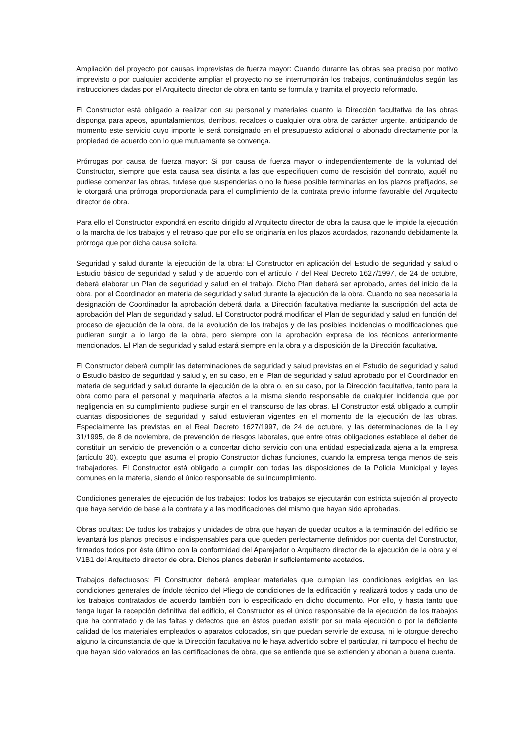Ampliación del proyecto por causas imprevistas de fuerza mayor: Cuando durante las obras sea preciso por motivo imprevisto o por cualquier accidente ampliar el proyecto no se interrumpirán los trabajos, continuándolos según las instrucciones dadas por el Arquitecto director de obra en tanto se formula y tramita el proyecto reformado.
El Constructor está obligado a realizar con su personal y materiales cuanto la Dirección facultativa de las obras disponga para apeos, apuntalamientos, derribos, recalces o cualquier otra obra de carácter urgente, anticipando de momento este servicio cuyo importe le será consignado en el presupuesto adicional o abonado directamente por la propiedad de acuerdo con lo que mutuamente se convenga.
Prórrogas por causa de fuerza mayor: Si por causa de fuerza mayor o independientemente de la voluntad del Constructor, siempre que esta causa sea distinta a las que especifiquen como de rescisión del contrato, aquél no pudiese comenzar las obras, tuviese que suspenderlas o no le fuese posible terminarlas en los plazos prefijados, se le otorgará una prórroga proporcionada para el cumplimiento de la contrata previo informe favorable del Arquitecto director de obra.
Para ello el Constructor expondrá en escrito dirigido al Arquitecto director de obra la causa que le impide la ejecución o la marcha de los trabajos y el retraso que por ello se originaría en los plazos acordados, razonando debidamente la prórroga que por dicha causa solicita.
Seguridad y salud durante la ejecución de la obra: El Constructor en aplicación del Estudio de seguridad y salud o Estudio básico de seguridad y salud y de acuerdo con el artículo 7 del Real Decreto 1627/1997, de 24 de octubre, deberá elaborar un Plan de seguridad y salud en el trabajo. Dicho Plan deberá ser aprobado, antes del inicio de la obra, por el Coordinador en materia de seguridad y salud durante la ejecución de la obra. Cuando no sea necesaria la designación de Coordinador la aprobación deberá darla la Dirección facultativa mediante la suscripción del acta de aprobación del Plan de seguridad y salud. El Constructor podrá modificar el Plan de seguridad y salud en función del proceso de ejecución de la obra, de la evolución de los trabajos y de las posibles incidencias o modificaciones que pudieran surgir a lo largo de la obra, pero siempre con la aprobación expresa de los técnicos anteriormente mencionados. El Plan de seguridad y salud estará siempre en la obra y a disposición de la Dirección facultativa.
El Constructor deberá cumplir las determinaciones de seguridad y salud previstas en el Estudio de seguridad y salud o Estudio básico de seguridad y salud y, en su caso, en el Plan de seguridad y salud aprobado por el Coordinador en materia de seguridad y salud durante la ejecución de la obra o, en su caso, por la Dirección facultativa, tanto para la obra como para el personal y maquinaria afectos a la misma siendo responsable de cualquier incidencia que por negligencia en su cumplimiento pudiese surgir en el transcurso de las obras. El Constructor está obligado a cumplir cuantas disposiciones de seguridad y salud estuvieran vigentes en el momento de la ejecución de las obras. Especialmente las previstas en el Real Decreto 1627/1997, de 24 de octubre, y las determinaciones de la Ley 31/1995, de 8 de noviembre, de prevención de riesgos laborales, que entre otras obligaciones establece el deber de constituir un servicio de prevención o a concertar dicho servicio con una entidad especializada ajena a la empresa (artículo 30), excepto que asuma el propio Constructor dichas funciones, cuando la empresa tenga menos de seis trabajadores. El Constructor está obligado a cumplir con todas las disposiciones de la Policía Municipal y leyes comunes en la materia, siendo el único responsable de su incumplimiento.
Condiciones generales de ejecución de los trabajos: Todos los trabajos se ejecutarán con estricta sujeción al proyecto que haya servido de base a la contrata y a las modificaciones del mismo que hayan sido aprobadas.
Obras ocultas: De todos los trabajos y unidades de obra que hayan de quedar ocultos a la terminación del edificio se levantará los planos precisos e indispensables para que queden perfectamente definidos por cuenta del Constructor, firmados todos por éste último con la conformidad del Aparejador o Arquitecto director de la ejecución de la obra y el V1B1 del Arquitecto director de obra. Dichos planos deberán ir suficientemente acotados.
Trabajos defectuosos: El Constructor deberá emplear materiales que cumplan las condiciones exigidas en las condiciones generales de índole técnico del Pliego de condiciones de la edificación y realizará todos y cada uno de los trabajos contratados de acuerdo también con lo especificado en dicho documento. Por ello, y hasta tanto que tenga lugar la recepción definitiva del edificio, el Constructor es el único responsable de la ejecución de los trabajos que ha contratado y de las faltas y defectos que en éstos puedan existir por su mala ejecución o por la deficiente calidad de los materiales empleados o aparatos colocados, sin que puedan servirle de excusa, ni le otorgue derecho alguno la circunstancia de que la Dirección facultativa no le haya advertido sobre el particular, ni tampoco el hecho de que hayan sido valorados en las certificaciones de obra, que se entiende que se extienden y abonan a buena cuenta.